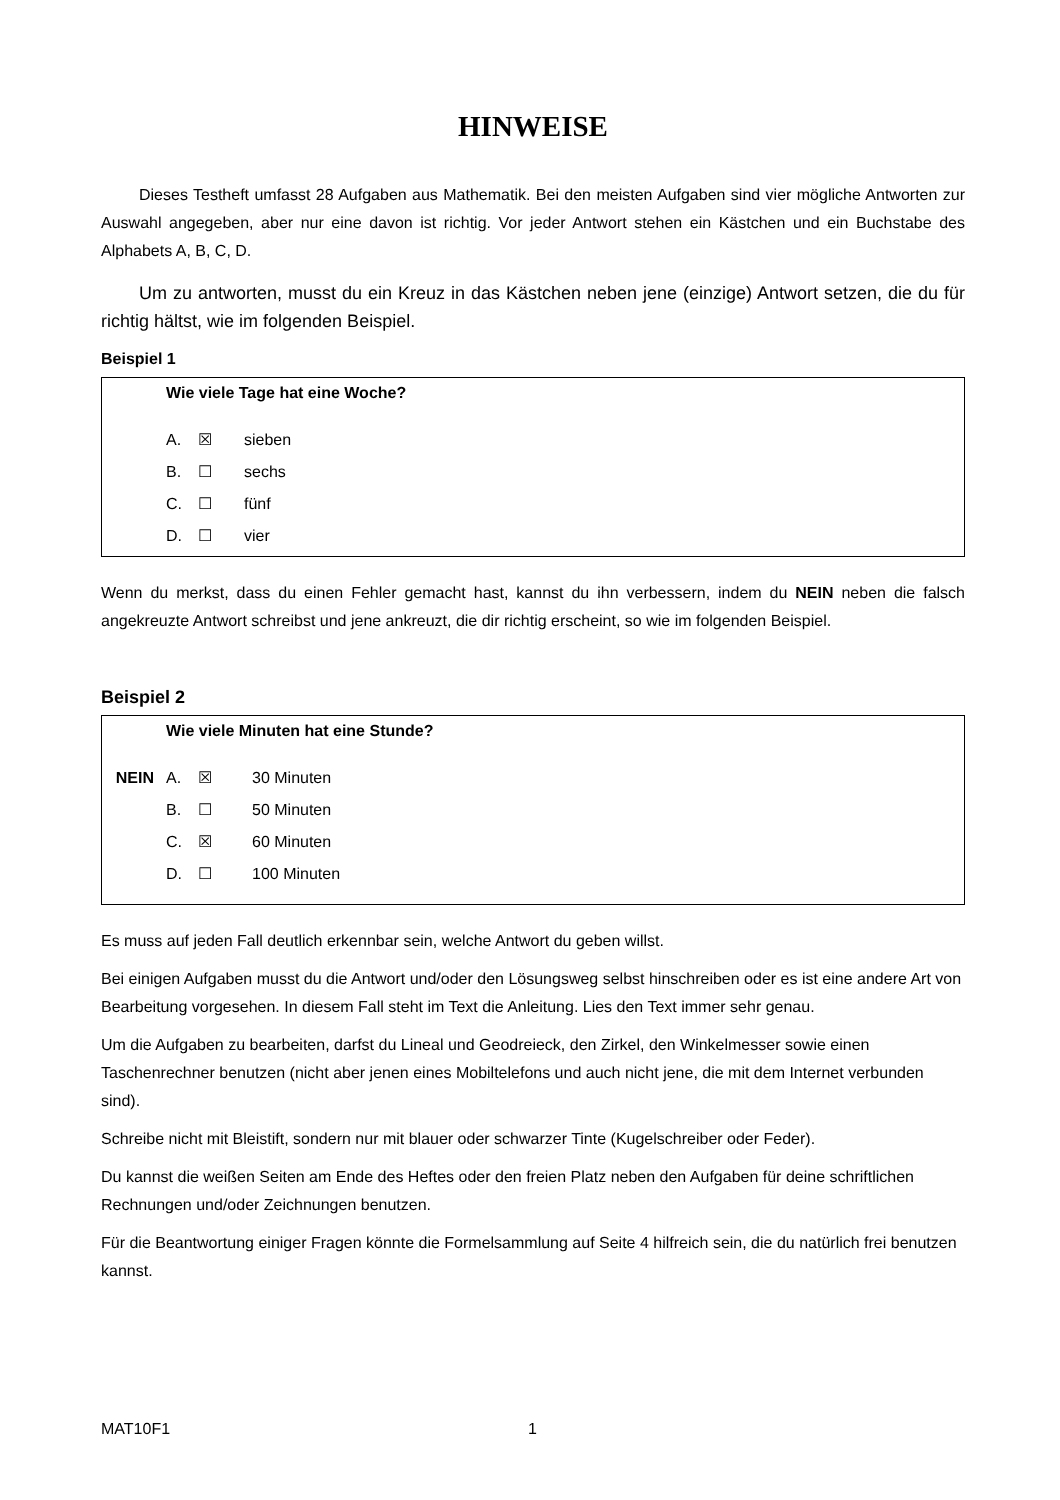HINWEISE
Dieses Testheft umfasst 28 Aufgaben aus Mathematik. Bei den meisten Aufgaben sind vier mögliche Antworten zur Auswahl angegeben, aber nur eine davon ist richtig. Vor jeder Antwort stehen ein Kästchen und ein Buchstabe des Alphabets A, B, C, D.
Um zu antworten, musst du ein Kreuz in das Kästchen neben jene (einzige) Antwort setzen, die du für richtig hältst, wie im folgenden Beispiel.
Beispiel 1
Wie viele Tage hat eine Woche?
A. ☒ sieben
B. ☐ sechs
C. ☐ fünf
D. ☐ vier
Wenn du merkst, dass du einen Fehler gemacht hast, kannst du ihn verbessern, indem du NEIN neben die falsch angekreuzte Antwort schreibst und jene ankreuzt, die dir richtig erscheint, so wie im folgenden Beispiel.
Beispiel 2
Wie viele Minuten hat eine Stunde?
NEIN A. ☒ 30 Minuten
B. ☐ 50 Minuten
C. ☒ 60 Minuten
D. ☐ 100 Minuten
Es muss auf jeden Fall deutlich erkennbar sein, welche Antwort du geben willst.
Bei einigen Aufgaben musst du die Antwort und/oder den Lösungsweg selbst hinschreiben oder es ist eine andere Art von Bearbeitung vorgesehen. In diesem Fall steht im Text die Anleitung. Lies den Text immer sehr genau.
Um die Aufgaben zu bearbeiten, darfst du Lineal und Geodreieck, den Zirkel, den Winkelmesser sowie einen Taschenrechner benutzen (nicht aber jenen eines Mobiltelefons und auch nicht jene, die mit dem Internet verbunden sind).
Schreibe nicht mit Bleistift, sondern nur mit blauer oder schwarzer Tinte (Kugelschreiber oder Feder).
Du kannst die weißen Seiten am Ende des Heftes oder den freien Platz neben den Aufgaben für deine schriftlichen Rechnungen und/oder Zeichnungen benutzen.
Für die Beantwortung einiger Fragen könnte die Formelsammlung auf Seite 4 hilfreich sein, die du natürlich frei benutzen kannst.
MAT10F1 1